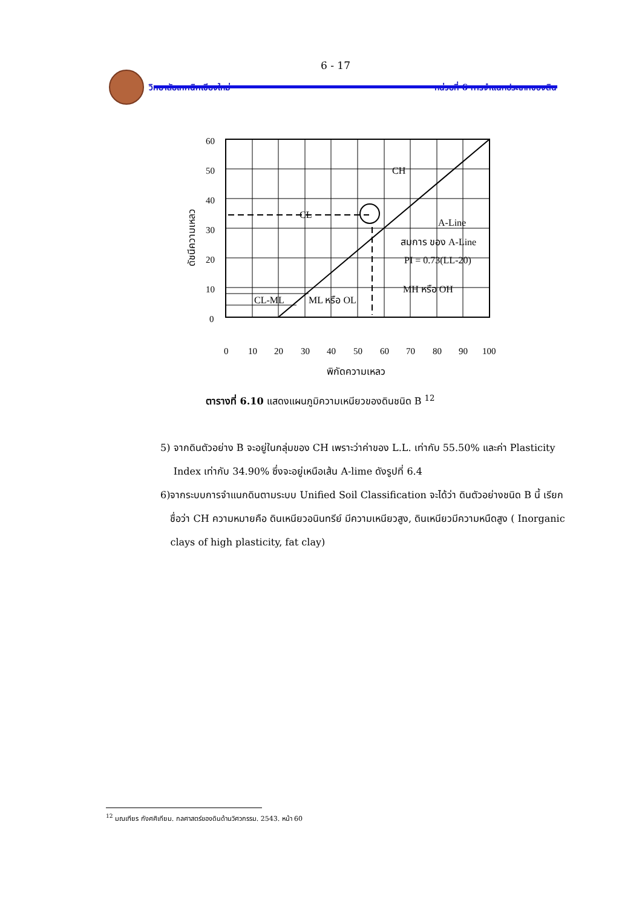6 - 17
วิทยาลัยเทคนิคเชียงใหม่
หน่วยที่ 6 การจำแนกประเภทของดิน
60
50
40
30
20
10
0
0
10
20
30
40
50
60
70
80
90
100
CH
CL
A-Line
สมการ ของ A-Line
PI = 0.73(LL-20)
MH หรือ OH
CL-ML
ML หรือ OL
พิกัดความเหลว
ดัชนีความเหลว
ตารางที่ 6.10 แสดงแผนภูมิความเหนียวของดินชนิด B <sup>12</sup>
5) จากดินตัวอย่าง B จะอยู่ในกลุ่มของ CH เพราะว่าค่าของ L.L. เท่ากับ 55.50% และค่า Plasticity Index เท่ากับ 34.90% ซึ่งจะอยู่เหนือเส้น A-lime ดังรูปที่ 6.4
6) จากระบบการจำแนกดินตามระบบ Unified Soil Classification จะได้ว่า ดินตัวอย่างชนิด B นี้ เรียกชื่อว่า CH ความหมายคือ ดินเหนียวอนินทรีย์ มีความเหนียวสูง, ดินเหนียวมีความหนืดสูง ( Inorganic clays of high plasticity, fat clay)
<sup>12</sup> มณเฑียร กังศศิเทียม. กลศาสตร์ของดินด้านวิศวกรรม. 2543. หน้า 60